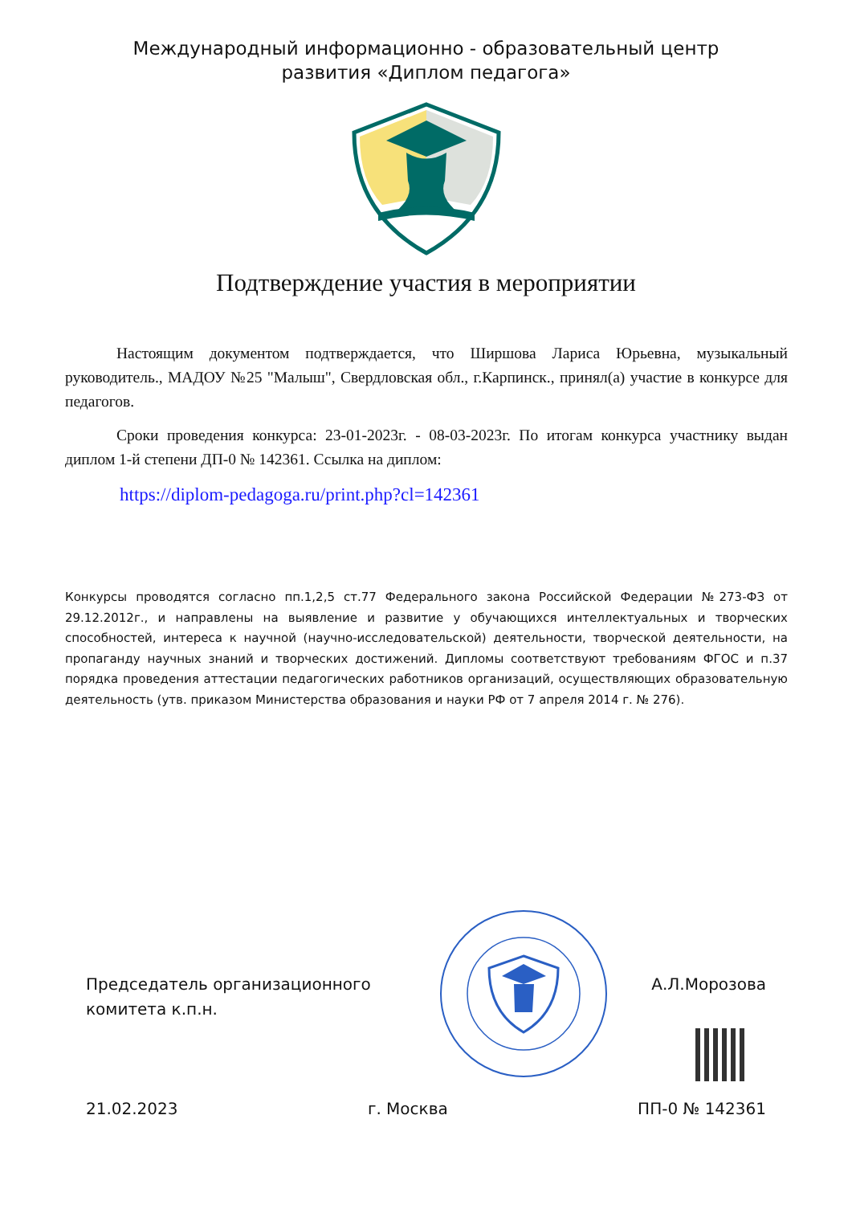Международный информационно - образовательный центр
развития «Диплом педагога»
Подтверждение участия в мероприятии
Настоящим документом подтверждается, что Ширшова Лариса Юрьевна, музыкальный руководитель., МАДОУ №25 "Малыш", Свердловская обл., г.Карпинск., принял(а) участие в конкурсе для педагогов.
Сроки проведения конкурса: 23-01-2023г. - 08-03-2023г. По итогам конкурса участнику выдан диплом 1-й степени ДП-0 № 142361. Ссылка на диплом:
https://diplom-pedagoga.ru/print.php?cl=142361
Конкурсы проводятся согласно пп.1,2,5 ст.77 Федерального закона Российской Федерации №273-ФЗ от 29.12.2012г., и направлены на выявление и развитие у обучающихся интеллектуальных и творческих способностей, интереса к научной (научно-исследовательской) деятельности, творческой деятельности, на пропаганду научных знаний и творческих достижений. Дипломы соответствуют требованиям ФГОС и п.37 порядка проведения аттестации педагогических работников организаций, осуществляющих образовательную деятельность (утв. приказом Министерства образования и науки РФ от 7 апреля 2014 г. № 276).
Председатель организационного
комитета к.п.н.
А.Л.Морозова
21.02.2023 г. Москва ПП-0 № 142361